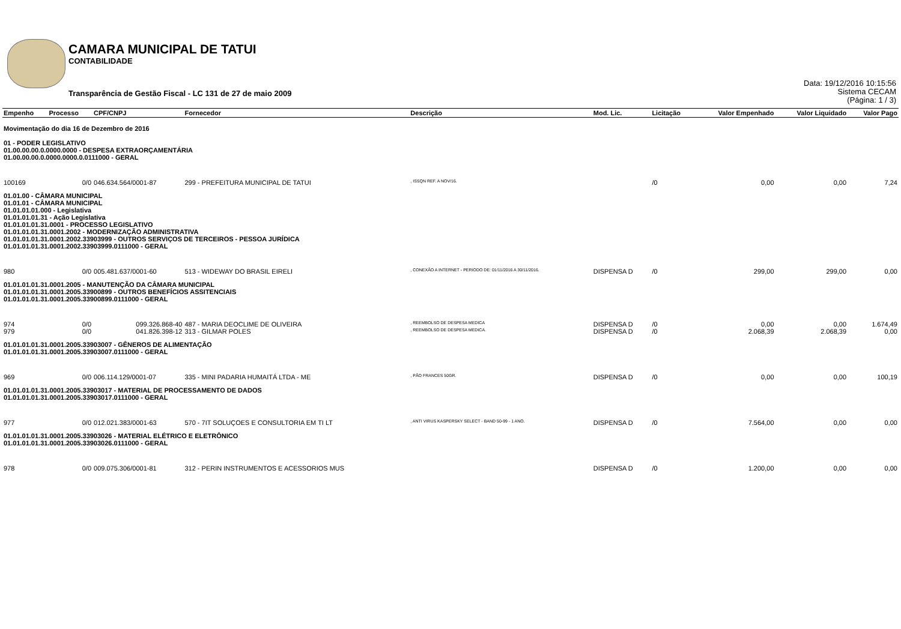CAMARA MUNICIPAL DE TATUI
CONTABILIDADE
Transparência de Gestão Fiscal - LC 131 de 27 de maio 2009
Data: 19/12/2016 10:15:56
Sistema CECAM
(Página: 1 / 3)
| Empenho | Processo | CPF/CNPJ | Fornecedor | Descrição | Mod. Lic. | Licitação | Valor Empenhado | Valor Liquidado | Valor Pago |
| --- | --- | --- | --- | --- | --- | --- | --- | --- | --- |
| Movimentação do dia 16 de Dezembro de 2016 | | | | | | | | | |
| 01 - PODER LEGISLATIVO 01.00.00.00.0.0000.0000 - DESPESA EXTRAORÇAMENTÁRIA 01.00.00.00.0.0000.0000.0.0111000 - GERAL | | | | | | | | | |
| 100169 | 0/0 | 046.634.564/0001-87 | 299 - PREFEITURA MUNICIPAL DE TATUI | , ISSQN REF. A NOV/16. | | /0 | 0,00 | 0,00 | 7,24 |
| 01.01.00 - CÂMARA MUNICIPAL 01.01.01 - CÂMARA MUNICIPAL 01.01.01.01.000 - Legislativa 01.01.01.01.31 - Ação Legislativa 01.01.01.01.31.0001 - PROCESSO LEGISLATIVO 01.01.01.01.31.0001.2002 - MODERNIZAÇÃO ADMINISTRATIVA 01.01.01.01.31.0001.2002.33903999 - OUTROS SERVIÇOS DE TERCEIROS - PESSOA JURÍDICA 01.01.01.01.31.0001.2002.33903999.0111000 - GERAL | | | | | | | | | |
| 980 | 0/0 | 005.481.637/0001-60 | 513 - WIDEWAY DO BRASIL EIRELI | , CONEXÃO A INTERNET - PERIODO DE: 01/11/2016 A 30/11/2016. | DISPENSA D | /0 | 299,00 | 299,00 | 0,00 |
| 01.01.01.01.31.0001.2005 - MANUTENÇÃO DA CÂMARA MUNICIPAL 01.01.01.01.31.0001.2005.33900899 - OUTROS BENEFÍCIOS ASSITENCIAIS 01.01.01.01.31.0001.2005.33900899.0111000 - GERAL | | | | | | | | | |
| 974 | 0/0 | 099.326.868-40 | 487 - MARIA DEOCLIME DE OLIVEIRA | , REEMBOLSO DE DESPESA MEDICA | DISPENSA D | /0 | 0,00 | 0,00 | 1.674,49 |
| 979 | 0/0 | 041.826.398-12 | 313 - GILMAR POLES | , REEMBOLSO DE DESPESA MEDICA. | DISPENSA D | /0 | 2.068,39 | 2.068,39 | 0,00 |
| 01.01.01.01.31.0001.2005.33903007 - GÊNEROS DE ALIMENTAÇÃO 01.01.01.01.31.0001.2005.33903007.0111000 - GERAL | | | | | | | | | |
| 969 | 0/0 | 006.114.129/0001-07 | 335 - MINI PADARIA HUMAITÁ LTDA - ME | , PÃO FRANCES 50GR. | DISPENSA D | /0 | 0,00 | 0,00 | 100,19 |
| 01.01.01.01.31.0001.2005.33903017 - MATERIAL DE PROCESSAMENTO DE DADOS 01.01.01.01.31.0001.2005.33903017.0111000 - GERAL | | | | | | | | | |
| 977 | 0/0 | 012.021.383/0001-63 | 570 - 7IT SOLUÇOES E CONSULTORIA EM TI LT | , ANTI VIRUS KASPERSKY SELECT - BAND 50-99 - 1 ANO. | DISPENSA D | /0 | 7.564,00 | 0,00 | 0,00 |
| 01.01.01.01.31.0001.2005.33903026 - MATERIAL ELÉTRICO E ELETRÔNICO 01.01.01.01.31.0001.2005.33903026.0111000 - GERAL | | | | | | | | | |
| 978 | 0/0 | 009.075.306/0001-81 | 312 - PERIN INSTRUMENTOS E ACESSORIOS MUS | | DISPENSA D | /0 | 1.200,00 | 0,00 | 0,00 |